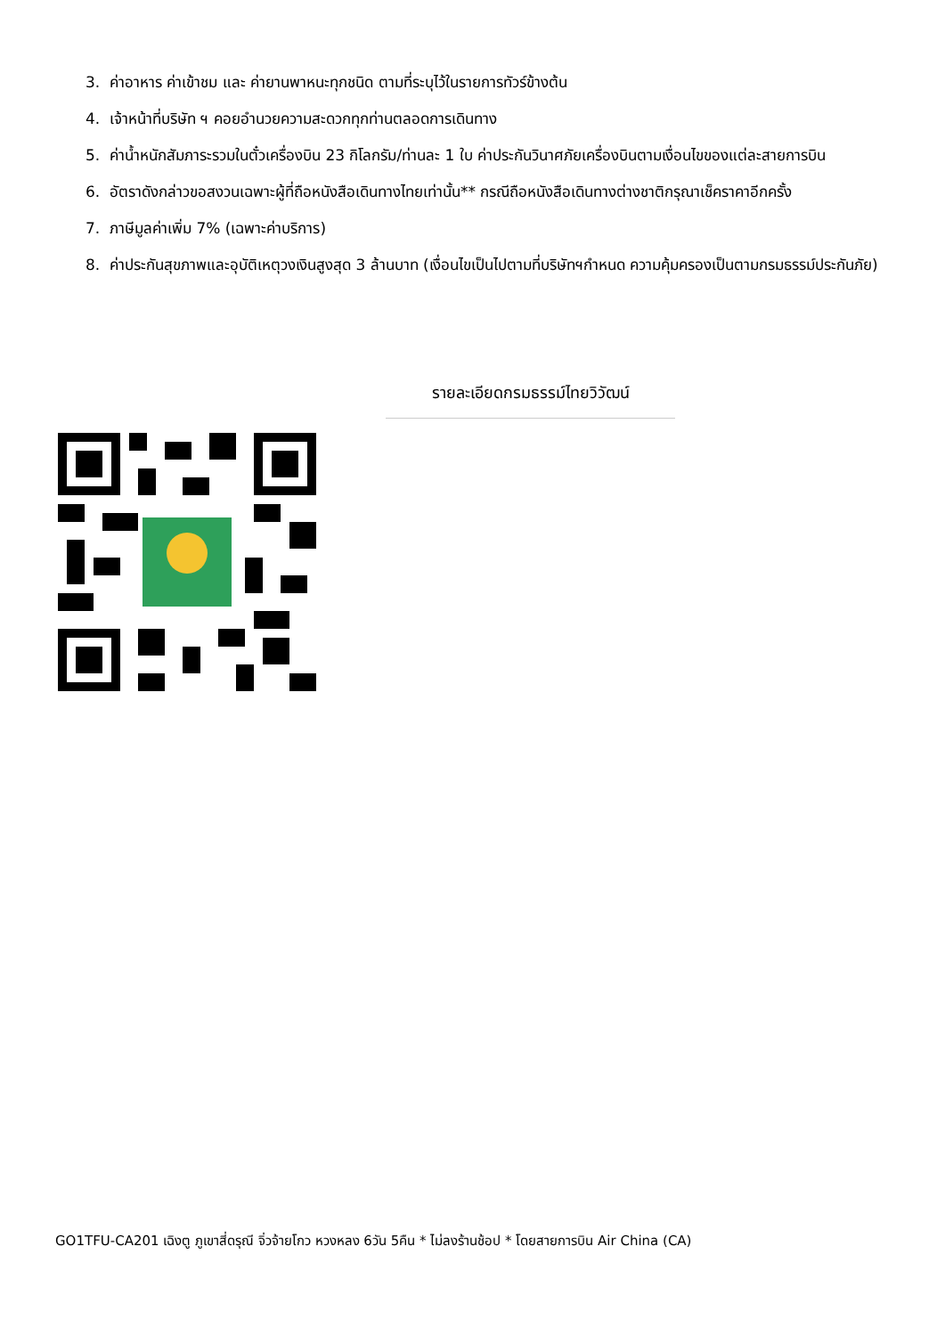3. ค่าอาหาร ค่าเข้าชม และ ค่ายานพาหนะทุกชนิด ตามที่ระบุไว้ในรายการทัวร์ข้างต้น
4. เจ้าหน้าที่บริษัท ฯ คอยอำนวยความสะดวกทุกท่านตลอดการเดินทาง
5. ค่าน้ำหนักสัมภาระรวมในตั๋วเครื่องบิน 23 กิโลกรัม/ท่านละ 1 ใบ ค่าประกันวินาศภัยเครื่องบินตามเงื่อนไขของแต่ละสายการบิน
6. อัตราดังกล่าวขอสงวนเฉพาะผู้ที่ถือหนังสือเดินทางไทยเท่านั้น** กรณีถือหนังสือเดินทางต่างชาติกรุณาเช็คราคาอีกครั้ง
7. ภาษีมูลค่าเพิ่ม 7% (เฉพาะค่าบริการ)
8. ค่าประกันสุขภาพและอุบัติเหตุวงเงินสูงสุด 3 ล้านบาท (เงื่อนไขเป็นไปตามที่บริษัทฯกำหนด ความคุ้มครองเป็นตามกรมธรรม์ประกันภัย)
รายละเอียดกรมธรรม์ไทยวิวัฒน์
GO1TFU-CA201 เฉิงตู ภูเขาสี่ดรุณี จิ่วจ้ายโกว หวงหลง 6วัน 5คืน * ไม่ลงร้านช้อป * โดยสายการบิน Air China (CA)